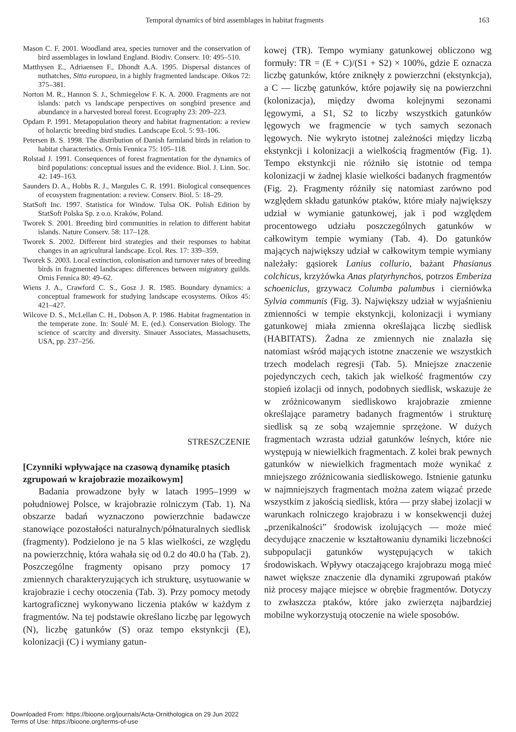Temporal dynamics of bird assemblages in habitat fragments 163
Mason C. F. 2001. Woodland area, species turnover and the conservation of bird assemblages in lowland England. Biodiv. Conserv. 10: 495–510.
Matthysen E., Adriaensen F., Dhondt A.A. 1995. Dispersal distances of nuthatches, Sitta europaea, in a highly fragmented landscape. Oikos 72: 375–381.
Norton M. R., Hannon S. J., Schmiegelow F. K. A. 2000. Fragments are not islands: patch vs landscape perspectives on songbird presence and abundance in a harvested boreal forest. Ecography 23: 209–223.
Opdam P. 1991. Metapopulation theory and habitat fragmentation: a review of holarctic breeding bird studies. Landscape Ecol. 5: 93–106.
Petersen B. S. 1998. The distribution of Danish farmland birds in relation to habitat characteristics. Ornis Fennica 75: 105–118.
Rolstad J. 1991. Consequences of forest fragmentation for the dynamics of bird populations: conceptual issues and the evidence. Biol. J. Linn. Soc. 42: 149–163.
Saunders D. A., Hobbs R. J., Margules C. R. 1991. Biological consequences of ecosystem fragmentation: a review. Conserv. Biol. 5: 18–29.
StatSoft Inc. 1997. Statistica for Window. Tulsa OK. Polish Edition by StatSoft Polska Sp. z o.o. Kraków, Poland.
Tworek S. 2001. Breeding bird communities in relation to different habitat islands. Nature Conserv. 58: 117–128.
Tworek S. 2002. Different bird strategies and their responses to habitat changes in an agricultural landscape. Ecol. Res. 17: 339–359.
Tworek S. 2003. Local extinction, colonisation and turnover rates of breeding birds in fragmented landscapes: differences between migratory guilds. Ornis Fennica 80: 49–62.
Wiens J. A., Crawford C. S., Gosz J. R. 1985. Boundary dynamics: a conceptual framework for studying landscape ecosystems. Oikos 45: 421–427.
Wilcove D. S., McLellan C. H., Dobson A. P. 1986. Habitat fragmentation in the temperate zone. In: Soulé M. E. (ed.). Conservation Biology. The science of scarcity and diversity. Sinauer Associates, Massachusetts, USA, pp. 237–256.
STRESZCZENIE
[Czynniki wpływające na czasową dynamikę ptasich zgrupowań w krajobrazie mozaikowym]
Badania prowadzone były w latach 1995–1999 w południowej Polsce, w krajobrazie rolniczym (Tab. 1). Na obszarze badań wyznaczono powierzchnie badawcze stanowiące pozostałości naturalnych/półnaturalnych siedlisk (fragmenty). Podzielono je na 5 klas wielkości, ze względu na powierzchnię, która wahała się od 0.2 do 40.0 ha (Tab. 2). Poszczególne fragmenty opisano przy pomocy 17 zmiennych charakteryzujących ich strukturę, usytuowanie w krajobrazie i cechy otoczenia (Tab. 3). Przy pomocy metody kartograficznej wykonywano liczenia ptaków w każdym z fragmentów. Na tej podstawie określano liczbę par lęgowych (N), liczbę gatunków (S) oraz tempo ekstynkcji (E), kolonizacji (C) i wymiany gatun-
kowej (TR). Tempo wymiany gatunkowej obliczono wg formuły: TR = (E + C)/(S1 + S2) × 100%, gdzie E oznacza liczbę gatunków, które zniknęły z powierzchni (ekstynkcja), a C — liczbę gatunków, które pojawiły się na powierzchni (kolonizacja), między dwoma kolejnymi sezonami lęgowymi, a S1, S2 to liczby wszystkich gatunków lęgowych we fragmencie w tych samych sezonach lęgowych. Nie wykryto istotnej zależności między liczbą ekstynkcji i kolonizacji a wielkością fragmentów (Fig. 1). Tempo ekstynkcji nie różniło się istotnie od tempa kolonizacji w żadnej klasie wielkości badanych fragmentów (Fig. 2). Fragmenty różniły się natomiast zarówno pod względem składu gatunków ptaków, które miały największy udział w wymianie gatunkowej, jak i pod względem procentowego udziału poszczególnych gatunków w całkowitym tempie wymiany (Tab. 4). Do gatunków mających największy udział w całkowitym tempie wymiany należały: gąsiorek Lanius collurio, bażant Phasianus colchicus, krzyżówka Anas platyrhynchos, potrzos Emberiza schoeniclus, grzywacz Columba palumbus i cierniówka Sylvia communis (Fig. 3). Największy udział w wyjaśnieniu zmienności w tempie ekstynkcji, kolonizacji i wymiany gatunkowej miała zmienna określająca liczbę siedlisk (HABITATS). Żadna ze zmiennych nie znalazła się natomiast wśród mających istotne znaczenie we wszystkich trzech modelach regresji (Tab. 5). Mniejsze znaczenie pojedynczych cech, takich jak wielkość fragmentów czy stopień izolacji od innych, podobnych siedlisk, wskazuje że w zróżnicowanym siedliskowo krajobrazie zmienne określające parametry badanych fragmentów i strukturę siedlisk są ze sobą wzajemnie sprzężone. W dużych fragmentach wzrasta udział gatunków leśnych, które nie występują w niewielkich fragmentach. Z kolei brak pewnych gatunków w niewielkich fragmentach może wynikać z mniejszego zróżnicowania siedliskowego. Istnienie gatunku w najmniejszych fragmentach można zatem wiązać przede wszystkim z jakością siedlisk, która — przy słabej izolacji w warunkach rolniczego krajobrazu i w konsekwencji dużej „przenikalności” środowisk izolujących — może mieć decydujące znaczenie w kształtowaniu dynamiki liczebności subpopulacji gatunków występujących w takich środowiskach. Wpływy otaczającego krajobrazu mogą mieć nawet większe znaczenie dla dynamiki zgrupowań ptaków niż procesy mające miejsce w obrębie fragmentów. Dotyczy to zwłaszcza ptaków, które jako zwierzęta najbardziej mobilne wykorzystują otoczenie na wiele sposobów.
Downloaded From: https://bioone.org/journals/Acta-Ornithologica on 29 Jun 2022
Terms of Use: https://bioone.org/terms-of-use